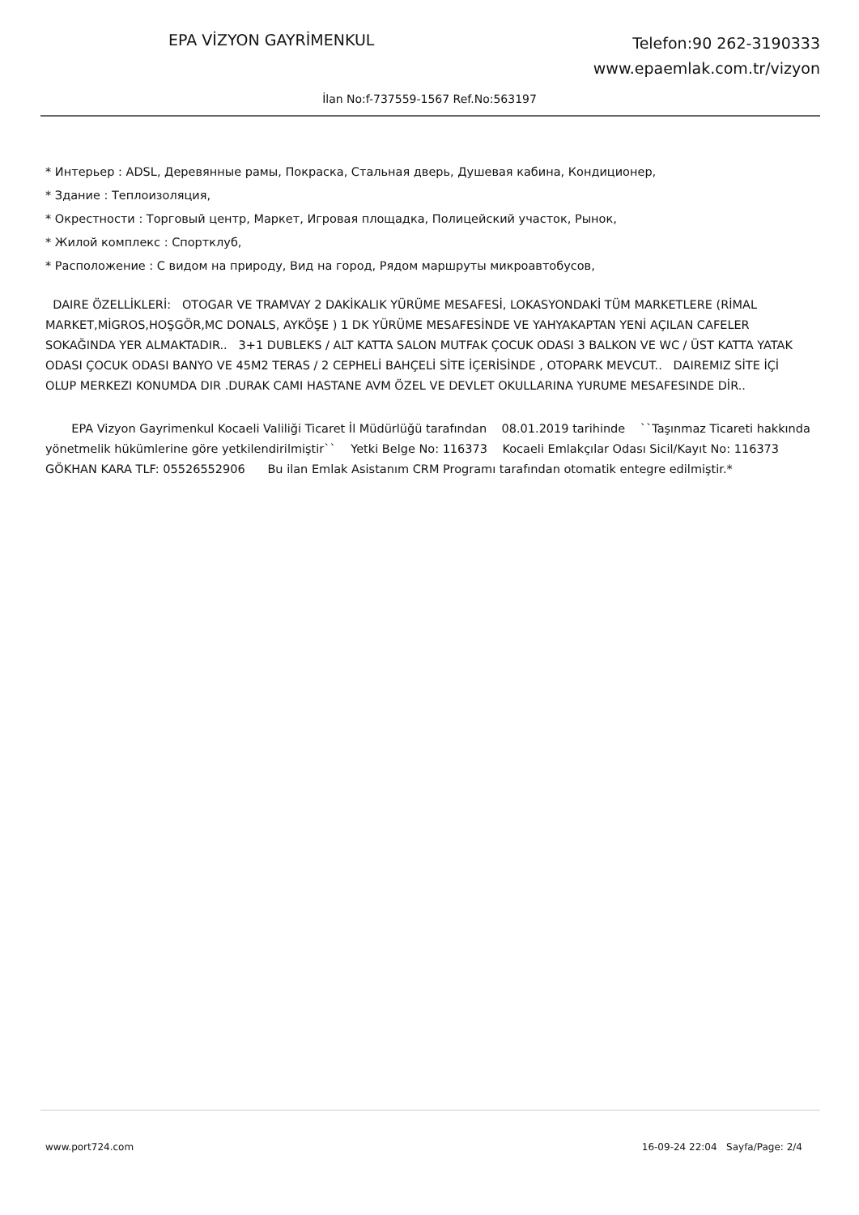EPA VİZYON GAYRİMENKUL
Telefon:90 262-3190333
www.epaemlak.com.tr/vizyon
İlan No:f-737559-1567 Ref.No:563197
* Интерьер : ADSL, Деревянные рамы, Покраска, Стальная дверь, Душевая кабина, Кондиционер,
* Здание : Теплоизоляция,
* Окрестности : Торговый центр, Маркет, Игровая площадка, Полицейский участок, Рынок,
* Жилой комплекс : Спортклуб,
* Расположение : С видом на природу, Вид на город, Рядом маршруты микроавтобусов,
DAIRE ÖZELLİKLERİ: OTOGAR VE TRAMVAY 2 DAKİKALIK YÜRÜME MESAFESİ, LOKASYONDAKİ TÜM MARKETLERE (RİMAL MARKET,MİGROS,HOŞGÖR,MC DONALS, AYKÖŞE ) 1 DK YÜRÜME MESAFESİNDE VE YAHYAKAPTAN YENİ AÇILAN CAFELER SOKAĞINDA YER ALMAKTADIR.. 3+1 DUBLEKS / ALT KATTA SALON MUTFAK ÇOCUK ODASI 3 BALKON VE WC / ÜST KATTA YATAK ODASI ÇOCUK ODASI BANYO VE 45M2 TERAS / 2 CEPHELİ BAHÇELİ SİTE İÇERİSİNDE , OTOPARK MEVCUT.. DAIREMIZ SİTE İÇİ OLUP MERKEZI KONUMDA DIR .DURAK CAMI HASTANE AVM ÖZEL VE DEVLET OKULLARINA YURUME MESAFESINDE DİR..
EPA Vizyon Gayrimenkul Kocaeli Valiliği Ticaret İl Müdürlüğü tarafından 08.01.2019 tarihinde ``Taşınmaz Ticareti hakkında yönetmelik hükümlerine göre yetkilendirilmiştir`` Yetki Belge No: 116373 Kocaeli Emlakçılar Odası Sicil/Kayıt No: 116373 GÖKHAN KARA TLF: 05526552906 Bu ilan Emlak Asistanım CRM Programı tarafından otomatik entegre edilmiştir.*
www.port724.com 16-09-24 22:04 Sayfa/Page: 2/4